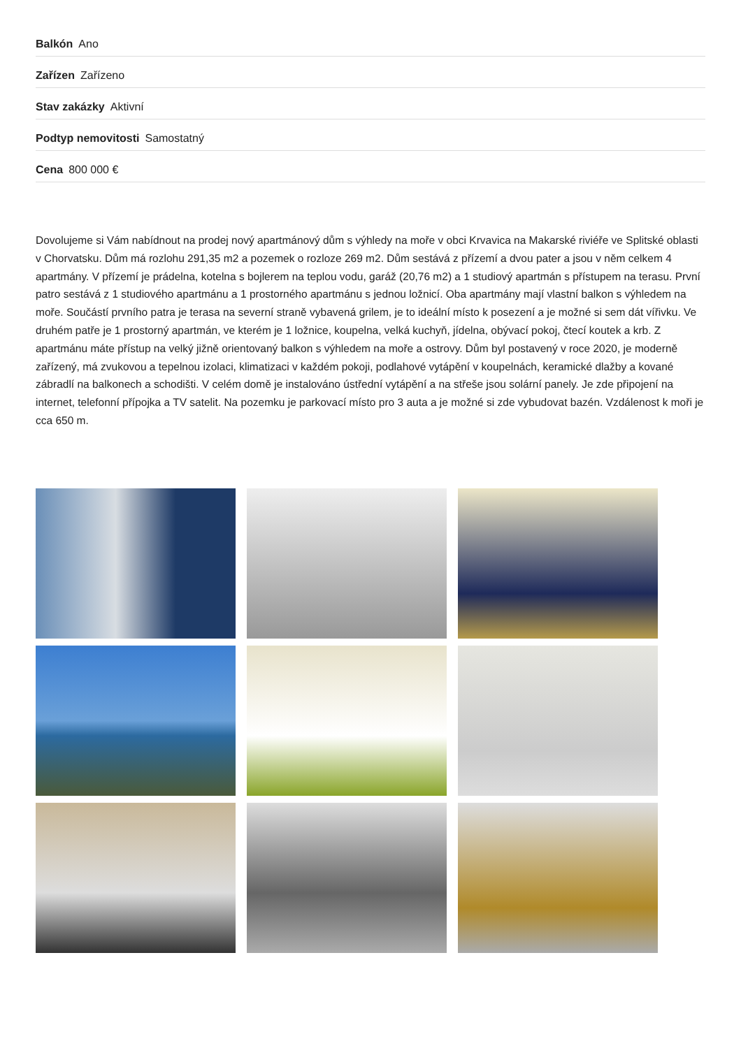Balkón Ano
Zařízen Zařízeno
Stav zakázky Aktivní
Podtyp nemovitosti Samostatný
Cena 800 000 €
Dovolujeme si Vám nabídnout na prodej nový apartmánový dům s výhledy na moře v obci Krvavica na Makarské riviéře ve Splitské oblasti v Chorvatsku. Dům má rozlohu 291,35 m2 a pozemek o rozloze 269 m2. Dům sestává z přízemí a dvou pater a jsou v něm celkem 4 apartmány. V přízemí je prádelna, kotelna s bojlerem na teplou vodu, garáž (20,76 m2) a 1 studiový apartmán s přístupem na terasu. První patro sestává z 1 studiového apartmánu a 1 prostorného apartmánu s jednou ložnicí. Oba apartmány mají vlastní balkon s výhledem na moře. Součástí prvního patra je terasa na severní straně vybavená grilem, je to ideální místo k posezení a je možné si sem dát vířivku. Ve druhém patře je 1 prostorný apartmán, ve kterém je 1 ložnice, koupelna, velká kuchyň, jídelna, obývací pokoj, čtecí koutek a krb. Z apartmánu máte přístup na velký jižně orientovaný balkon s výhledem na moře a ostrovy. Dům byl postavený v roce 2020, je moderně zařízený, má zvukovou a tepelnou izolaci, klimatizaci v každém pokoji, podlahové vytápění v koupelnách, keramické dlažby a kované zábradlí na balkonech a schodišti. V celém domě je instalováno ústřední vytápění a na střeše jsou solární panely. Je zde připojení na internet, telefonní přípojka a TV satelit. Na pozemku je parkovací místo pro 3 auta a je možné si zde vybudovat bazén. Vzdálenost k moři je cca 650 m.